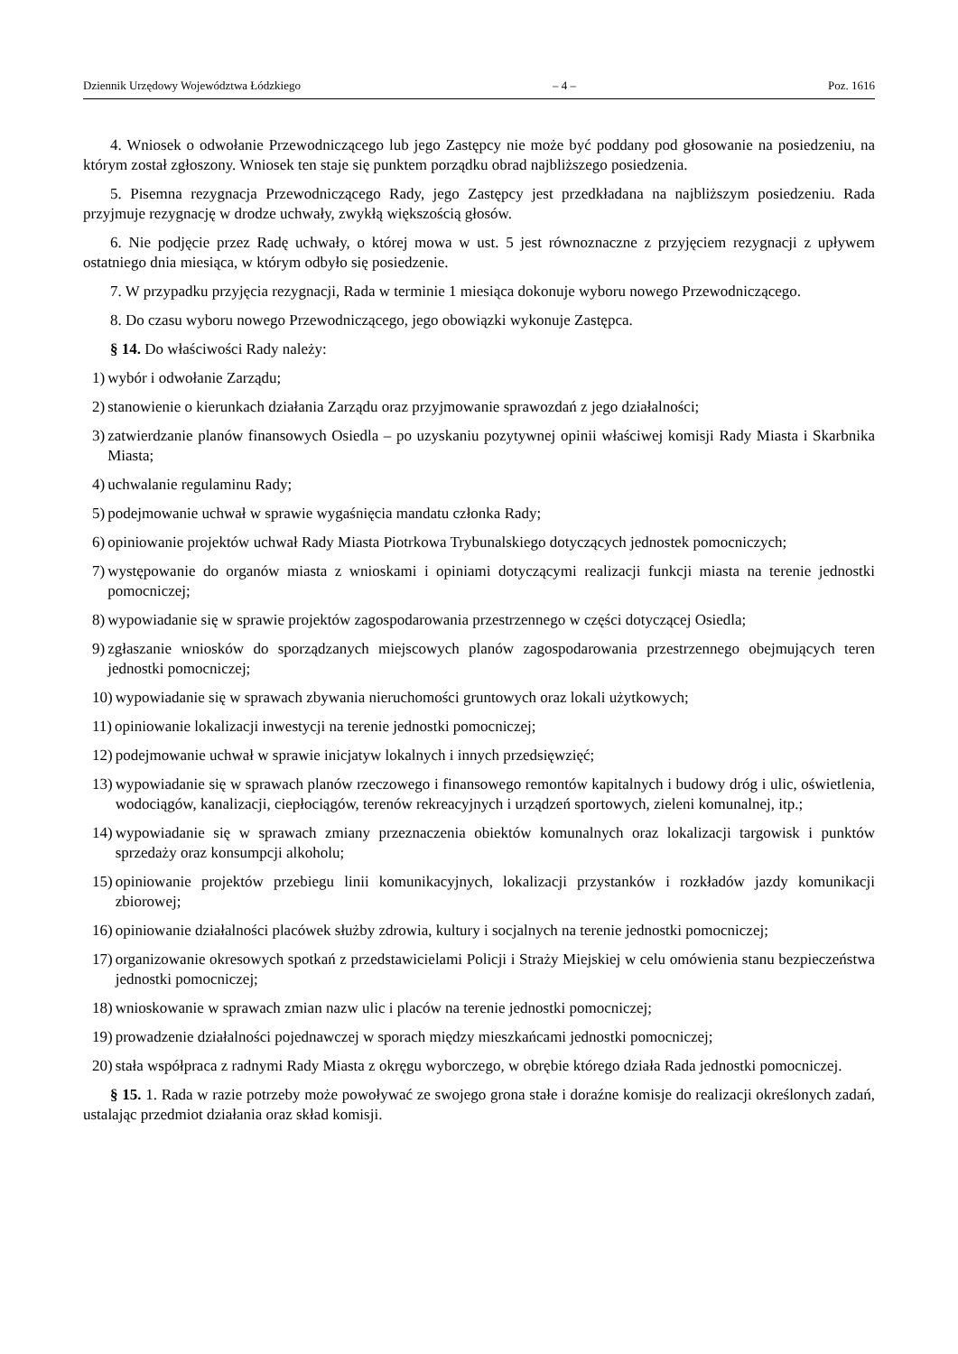Dziennik Urzędowy Województwa Łódzkiego – 4 – Poz. 1616
4. Wniosek o odwołanie Przewodniczącego lub jego Zastępcy nie może być poddany pod głosowanie na posiedzeniu, na którym został zgłoszony. Wniosek ten staje się punktem porządku obrad najbliższego posiedzenia.
5. Pisemna rezygnacja Przewodniczącego Rady, jego Zastępcy jest przedkładana na najbliższym posiedzeniu. Rada przyjmuje rezygnację w drodze uchwały, zwykłą większością głosów.
6. Nie podjęcie przez Radę uchwały, o której mowa w ust. 5 jest równoznaczne z przyjęciem rezygnacji z upływem ostatniego dnia miesiąca, w którym odbyło się posiedzenie.
7. W przypadku przyjęcia rezygnacji, Rada w terminie 1 miesiąca dokonuje wyboru nowego Przewodniczącego.
8. Do czasu wyboru nowego Przewodniczącego, jego obowiązki wykonuje Zastępca.
§ 14. Do właściwości Rady należy:
1) wybór i odwołanie Zarządu;
2) stanowienie o kierunkach działania Zarządu oraz przyjmowanie sprawozdań z jego działalności;
3) zatwierdzanie planów finansowych Osiedla – po uzyskaniu pozytywnej opinii właściwej komisji Rady Miasta i Skarbnika Miasta;
4) uchwalanie regulaminu Rady;
5) podejmowanie uchwał w sprawie wygaśnięcia mandatu członka Rady;
6) opiniowanie projektów uchwał Rady Miasta Piotrkowa Trybunalskiego dotyczących jednostek pomocniczych;
7) występowanie do organów miasta z wnioskami i opiniami dotyczącymi realizacji funkcji miasta na terenie jednostki pomocniczej;
8) wypowiadanie się w sprawie projektów zagospodarowania przestrzennego w części dotyczącej Osiedla;
9) zgłaszanie wniosków do sporządzanych miejscowych planów zagospodarowania przestrzennego obejmujących teren jednostki pomocniczej;
10) wypowiadanie się w sprawach zbywania nieruchomości gruntowych oraz lokali użytkowych;
11) opiniowanie lokalizacji inwestycji na terenie jednostki pomocniczej;
12) podejmowanie uchwał w sprawie inicjatyw lokalnych i innych przedsięwzięć;
13) wypowiadanie się w sprawach planów rzeczowego i finansowego remontów kapitalnych i budowy dróg i ulic, oświetlenia, wodociągów, kanalizacji, ciepłociągów, terenów rekreacyjnych i urządzeń sportowych, zieleni komunalnej, itp.;
14) wypowiadanie się w sprawach zmiany przeznaczenia obiektów komunalnych oraz lokalizacji targowisk i punktów sprzedaży oraz konsumpcji alkoholu;
15) opiniowanie projektów przebiegu linii komunikacyjnych, lokalizacji przystanków i rozkładów jazdy komunikacji zbiorowej;
16) opiniowanie działalności placówek służby zdrowia, kultury i socjalnych na terenie jednostki pomocniczej;
17) organizowanie okresowych spotkań z przedstawicielami Policji i Straży Miejskiej w celu omówienia stanu bezpieczeństwa jednostki pomocniczej;
18) wnioskowanie w sprawach zmian nazw ulic i placów na terenie jednostki pomocniczej;
19) prowadzenie działalności pojednawczej w sporach między mieszkańcami jednostki pomocniczej;
20) stała współpraca z radnymi Rady Miasta z okręgu wyborczego, w obrębie którego działa Rada jednostki pomocniczej.
§ 15. 1. Rada w razie potrzeby może powoływać ze swojego grona stałe i doraźne komisje do realizacji określonych zadań, ustalając przedmiot działania oraz skład komisji.